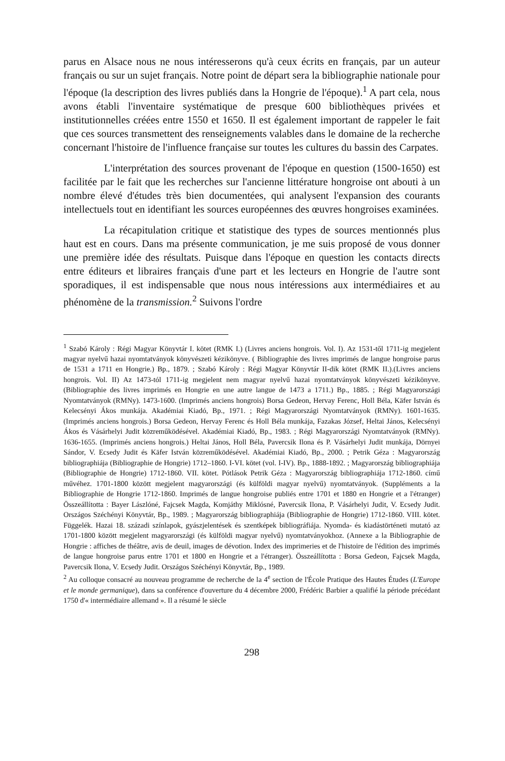parus en Alsace nous ne nous intéresserons qu'à ceux écrits en français, par un auteur français ou sur un sujet français. Notre point de départ sera la bibliographie nationale pour l'époque (la description des livres publiés dans la Hongrie de l'époque).<sup>1</sup> A part cela, nous avons établi l'inventaire systématique de presque 600 bibliothèques privées et institutionnelles créées entre 1550 et 1650. Il est également important de rappeler le fait que ces sources transmettent des renseignements valables dans le domaine de la recherche concernant l'histoire de l'influence française sur toutes les cultures du bassin des Carpates.
L'interprétation des sources provenant de l'époque en question (1500-1650) est facilitée par le fait que les recherches sur l'ancienne littérature hongroise ont abouti à un nombre élevé d'études très bien documentées, qui analysent l'expansion des courants intellectuels tout en identifiant les sources européennes des œuvres hongroises examinées.
La récapitulation critique et statistique des types de sources mentionnés plus haut est en cours. Dans ma présente communication, je me suis proposé de vous donner une première idée des résultats. Puisque dans l'époque en question les contacts directs entre éditeurs et libraires français d'une part et les lecteurs en Hongrie de l'autre sont sporadiques, il est indispensable que nous nous intéressions aux intermédiaires et au phénomène de la transmission.<sup>2</sup> Suivons l'ordre
<sup>1</sup> Szabó Károly : Régi Magyar Könyvtár I. kötet (RMK I.) (Livres anciens hongrois. Vol. I). Az 1531-től 1711-ig megjelent magyar nyelvű hazai nyomtatványok könyvészeti kézikönyve. ( Bibliographie des livres imprimés de langue hongroise parus de 1531 a 1711 en Hongrie.) Bp., 1879. ; Szabó Károly : Régi Magyar Könyvtár II-dik kötet (RMK II.).(Livres anciens hongrois. Vol. II) Az 1473-tól 1711-ig megjelent nem magyar nyelvű hazai nyomtatványok könyvészeti kézikönyve. (Bibliographie des livres imprimés en Hongrie en une autre langue de 1473 a 1711.) Bp., 1885. ; Régi Magyarországi Nyomtatványok (RMNy). 1473-1600. (Imprimés anciens hongrois) Borsa Gedeon, Hervay Ferenc, Holl Béla, Käfer István és Kelecsényi Ákos munkája. Akadémiai Kiadó, Bp., 1971. ; Régi Magyarországi Nyomtatványok (RMNy). 1601-1635. (Imprimés anciens hongrois.) Borsa Gedeon, Hervay Ferenc és Holl Béla munkája, Fazakas József, Heltai János, Kelecsényi Ákos és Vásárhelyi Judit közreműködésével. Akadémiai Kiadó, Bp., 1983. ; Régi Magyarországi Nyomtatványok (RMNy). 1636-1655. (Imprimés anciens hongrois.) Heltai János, Holl Béla, Pavercsik Ilona és P. Vásárhelyi Judit munkája, Dörnyei Sándor, V. Ecsedy Judit és Käfer István közreműködésével. Akadémiai Kiadó, Bp., 2000. ; Petrik Géza : Magyarország bibliographiája (Bibliographie de Hongrie) 1712–1860. I-VI. kötet (vol. I-IV). Bp., 1888-1892. ; Magyarország bibliographiája (Bibliographie de Hongrie) 1712-1860. VII. kötet. Pótlások Petrik Géza : Magyarország bibliographiája 1712-1860. című művéhez. 1701-1800 között megjelent magyarországi (és külföldi magyar nyelvű) nyomtatványok. (Suppléments a la Bibliographie de Hongrie 1712-1860. Imprimés de langue hongroise publiés entre 1701 et 1880 en Hongrie et a l'étranger) Összeállította : Bayer Lászlóné, Fajcsek Magda, Komjáthy Miklósné, Pavercsik Ilona, P. Vásárhelyi Judit, V. Ecsedy Judit. Országos Széchényi Könyvtár, Bp., 1989. ; Magyarország bibliographiája (Bibliographie de Hongrie) 1712-1860. VIII. kötet. Függelék. Hazai 18. századi színlapok, gyászjelentések és szentképek bibliográfiája. Nyomda- és kiadástörténeti mutató az 1701-1800 között megjelent magyarországi (és külföldi magyar nyelvű) nyomtatványokhoz. (Annexe a la Bibliographie de Hongrie : affiches de théâtre, avis de deuil, images de dévotion. Index des imprimeries et de l'histoire de l'édition des imprimés de langue hongroise parus entre 1701 et 1800 en Hongrie et a l'étranger). Összeállította : Borsa Gedeon, Fajcsek Magda, Pavercsik Ilona, V. Ecsedy Judit. Országos Széchényi Könyvtár, Bp., 1989.
<sup>2</sup> Au colloque consacré au nouveau programme de recherche de la 4<sup>e</sup> section de l'École Pratique des Hautes Études (L'Europe et le monde germanique), dans sa conférence d'ouverture du 4 décembre 2000, Frédéric Barbier a qualifié la période précédant 1750 d'« intermédiaire allemand ». Il a résumé le siècle
298